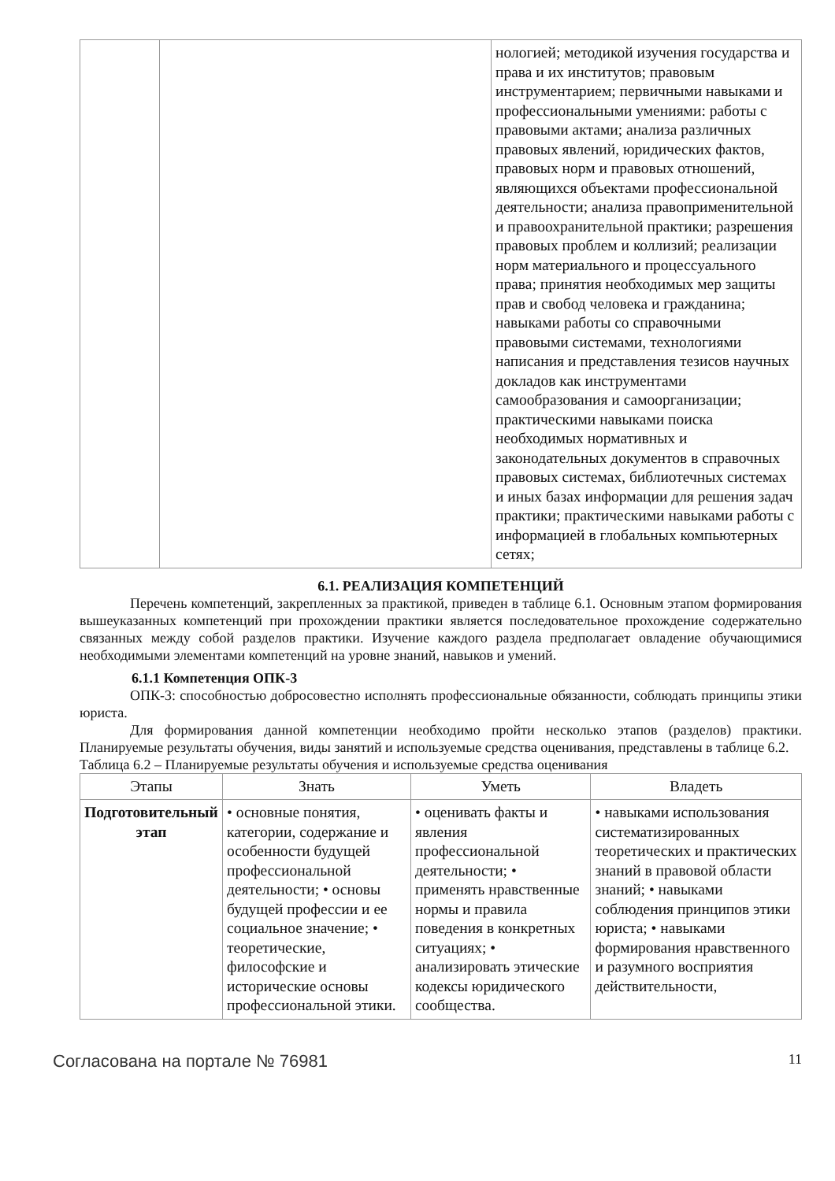| | | нологией; методикой изучения государства и права и их институтов; правовым инструментарием; первичными навыками и профессиональными умениями: работы с правовыми актами; анализа различных правовых явлений, юридических фактов, правовых норм и правовых отношений, являющихся объектами профессиональной деятельности; анализа правоприменительной и правоохранительной практики; разрешения правовых проблем и коллизий; реализации норм материального и процессуального права; принятия необходимых мер защиты прав и свобод человека и гражданина; навыками работы со справочными правовыми системами, технологиями написания и представления тезисов научных докладов как инструментами самообразования и самоорганизации; практическими навыками поиска необходимых нормативных и законодательных документов в справочных правовых системах, библиотечных системах и иных базах информации для решения задач практики; практическими навыками работы с информацией в глобальных компьютерных сетях; |
6.1. РЕАЛИЗАЦИЯ КОМПЕТЕНЦИЙ
Перечень компетенций, закрепленных за практикой, приведен в таблице 6.1. Основным этапом формирования вышеуказанных компетенций при прохождении практики является последовательное прохождение содержательно связанных между собой разделов практики. Изучение каждого раздела предполагает овладение обучающимися необходимыми элементами компетенций на уровне знаний, навыков и умений.
6.1.1 Компетенция ОПК-3
ОПК-3: способностью добросовестно исполнять профессиональные обязанности, соблюдать принципы этики юриста.
Для формирования данной компетенции необходимо пройти несколько этапов (разделов) практики. Планируемые результаты обучения, виды занятий и используемые средства оценивания, представлены в таблице 6.2.
Таблица 6.2 – Планируемые результаты обучения и используемые средства оценивания
| Этапы | Знать | Уметь | Владеть |
| --- | --- | --- | --- |
| Подготовительный этап | • основные понятия, категории, содержание и особенности будущей профессиональной деятельности; • основы будущей профессии и ее социальное значение; • теоретические, философские и исторические основы профессиональной этики. | • оценивать факты и явления профессиональной деятельности; • применять нравственные нормы и правила поведения в конкретных ситуациях; • анализировать этические кодексы юридического сообщества. | • навыками использования систематизированных теоретических и практических знаний в правовой области знаний; • навыками соблюдения принципов этики юриста; • навыками формирования нравственного и разумного восприятия действительности, |
Согласована на портале № 76981 11